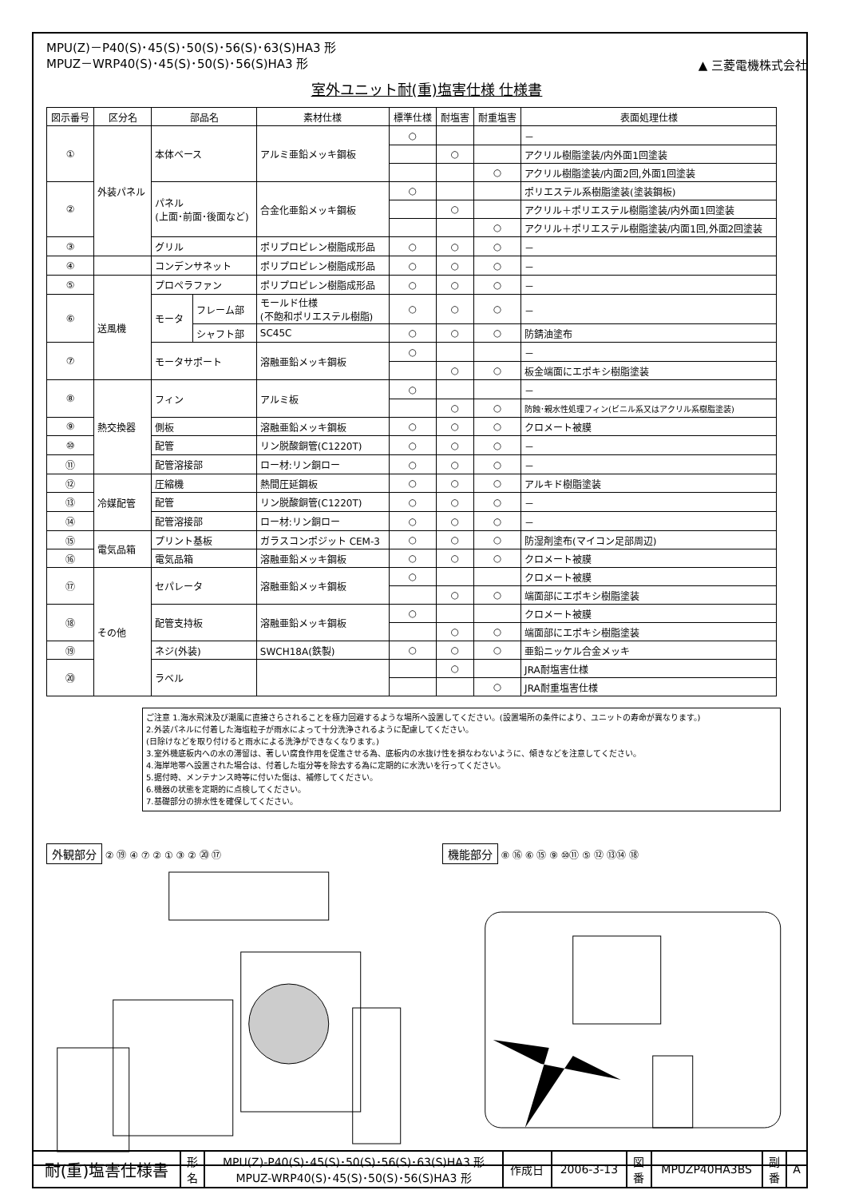MPU(Z)－P40(S)･45(S)･50(S)･56(S)･63(S)HA3 形
MPUZ－WRP40(S)･45(S)･50(S)･56(S)HA3 形
▲ 三菱電機株式会社
室外ユニット耐(重)塩害仕様 仕様書
| 図示番号 | 区分名 | 部品名 | | 素材仕様 | 標準仕様 | 耐塩害 | 耐重塩害 | 表面処理仕様 |
| --- | --- | --- | --- | --- | --- | --- | --- | --- |
| ① | 外装パネル | 本体ベース | | アルミ亜鉛メッキ鋼板 | ○ | | | － |
| | | | | | | ○ | | アクリル樹脂塗装/内外面1回塗装 |
| | | | | | | | ○ | アクリル樹脂塗装/内面2回,外面1回塗装 |
| ② | | パネル (上面･前面･後面など) | | 合金化亜鉛メッキ鋼板 | ○ | | | ポリエステル系樹脂塗装(塗装鋼板) |
| | | | | | | ○ | | アクリル＋ポリエステル樹脂塗装/内外面1回塗装 |
| | | | | | | | ○ | アクリル＋ポリエステル樹脂塗装/内面1回,外面2回塗装 |
| ③ | | グリル | | ポリプロピレン樹脂成形品 | ○ | ○ | ○ | － |
| ④ | | コンデンサネット | | ポリプロピレン樹脂成形品 | ○ | ○ | ○ | － |
| ⑤ | 送風機 | プロペラファン | | ポリプロピレン樹脂成形品 | ○ | ○ | ○ | － |
| ⑥ | | モータ | フレーム部 | モールド仕様 (不飽和ポリエステル樹脂) | ○ | ○ | ○ | － |
| | | | シャフト部 | SC45C | ○ | ○ | ○ | 防錆油塗布 |
| ⑦ | | モータサポート | | 溶融亜鉛メッキ鋼板 | ○ | | | － |
| | | | | | | ○ | ○ | 板金端面にエポキシ樹脂塗装 |
| ⑧ | 熱交換器 | フィン | | アルミ板 | ○ | | | － |
| | | | | | | ○ | ○ | 防蝕･親水性処理フィン(ビニル系又はアクリル系樹脂塗装) |
| ⑨ | | 側板 | | 溶融亜鉛メッキ鋼板 | ○ | ○ | ○ | クロメート被膜 |
| ⑩ | | 配管 | | リン脱酸銅管(C1220T) | ○ | ○ | ○ | － |
| ⑪ | | 配管溶接部 | | ロー材:リン銅ロー | ○ | ○ | ○ | － |
| ⑫ | 冷媒配管 | 圧縮機 | | 熱間圧延鋼板 | ○ | ○ | ○ | アルキド樹脂塗装 |
| ⑬ | | 配管 | | リン脱酸銅管(C1220T) | ○ | ○ | ○ | － |
| ⑭ | | 配管溶接部 | | ロー材:リン銅ロー | ○ | ○ | ○ | － |
| ⑮ | 電気品箱 | プリント基板 | | ガラスコンポジット CEM-3 | ○ | ○ | ○ | 防湿剤塗布(マイコン足部周辺) |
| ⑯ | | 電気品箱 | | 溶融亜鉛メッキ鋼板 | ○ | ○ | ○ | クロメート被膜 |
| ⑰ | その他 | セパレータ | | 溶融亜鉛メッキ鋼板 | ○ | | | クロメート被膜 |
| | | | | | | ○ | ○ | 端面部にエポキシ樹脂塗装 |
| ⑱ | | 配管支持板 | | 溶融亜鉛メッキ鋼板 | ○ | | | クロメート被膜 |
| | | | | | | ○ | ○ | 端面部にエポキシ樹脂塗装 |
| ⑲ | | ネジ(外装) | | SWCH18A(鉄製) | ○ | ○ | ○ | 亜鉛ニッケル合金メッキ |
| ⑳ | | ラベル | | | | ○ | | JRA耐塩害仕様 |
| | | | | | | | ○ | JRA耐重塩害仕様 |
ご注意 1.海水飛沫及び潮風に直接さらされることを極力回避するような場所へ設置してください。(設置場所の条件により、ユニットの寿命が異なります。)
2.外装パネルに付着した海塩粒子が雨水によって十分洗浄されるように配慮してください。
(日除けなどを取り付けると雨水による洗浄ができなくなります。)
3.室外機底板内への水の滞留は、著しい腐食作用を促進させる為、底板内の水抜け性を損なわないように、傾きなどを注意してください。
4.海岸地帯へ設置された場合は、付着した塩分等を除去する為に定期的に水洗いを行ってください。
5.据付時、メンテナンス時等に付いた傷は、補修してください。
6.機器の状態を定期的に点検してください。
7.基礎部分の排水性を確保してください。
外観部分 ② ⑲ ④ ⑦ ② ① ③ ② ⑳ ⑰
機能部分 ⑧ ⑯ ⑥ ⑮ ⑨ ⑩⑪ ⑤ ⑫ ⑬⑭ ⑱
| 耐(重)塩害仕様書 | 形 名 | MPU(Z)-P40(S)･45(S)･50(S)･56(S)･63(S)HA3 形 MPUZ-WRP40(S)･45(S)･50(S)･56(S)HA3 形 | 作成日 | 2006-3-13 | 図 番 | MPUZP40HA3BS | 副 番 | A |